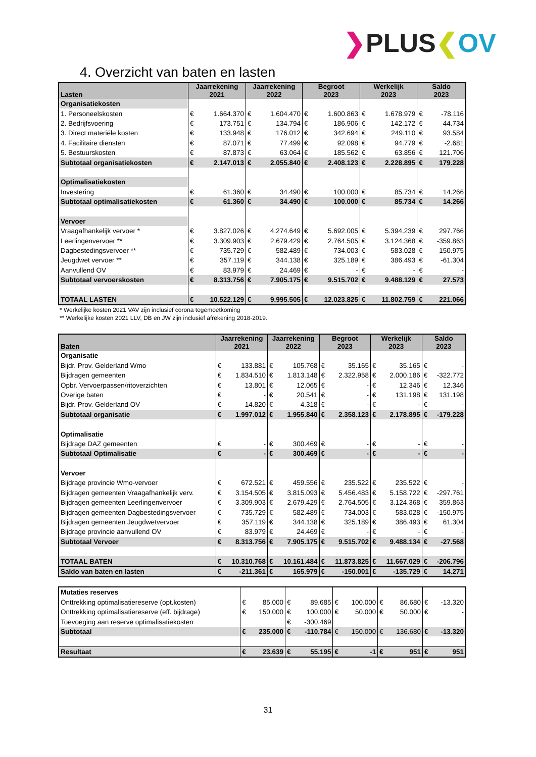❯PLUS❮OV
4. Overzicht van baten en lasten
| Lasten | Jaarrekening 2021 | | Jaarrekening 2022 | | Begroot 2023 | | Werkelijk 2023 | | Saldo 2023 | |
| --- | --- | --- | --- | --- | --- | --- | --- | --- | --- | --- |
| Organisatiekosten | | | | | | | | | | |
| 1. Personeelskosten | € | 1.664.370 | € | 1.604.470 | € | 1.600.863 | € | 1.678.979 | € | -78.116 |
| 2. Bedrijfsvoering | € | 173.751 | € | 134.794 | € | 186.906 | € | 142.172 | € | 44.734 |
| 3. Direct materiële kosten | € | 133.948 | € | 176.012 | € | 342.694 | € | 249.110 | € | 93.584 |
| 4. Facilitaire diensten | € | 87.071 | € | 77.499 | € | 92.098 | € | 94.779 | € | -2.681 |
| 5. Bestuurskosten | € | 87.873 | € | 63.064 | € | 185.562 | € | 63.856 | € | 121.706 |
| Subtotaal organisatiekosten | € | 2.147.013 | € | 2.055.840 | € | 2.408.123 | € | 2.228.895 | € | 179.228 |
| Optimalisatiekosten | | | | | | | | | | |
| Investering | € | 61.360 | € | 34.490 | € | 100.000 | € | 85.734 | € | 14.266 |
| Subtotaal optimalisatiekosten | € | 61.360 | € | 34.490 | € | 100.000 | € | 85.734 | € | 14.266 |
| Vervoer | | | | | | | | | | |
| Vraagafhankelijk vervoer * | € | 3.827.026 | € | 4.274.649 | € | 5.692.005 | € | 5.394.239 | € | 297.766 |
| Leerlingenvervoer ** | € | 3.309.903 | € | 2.679.429 | € | 2.764.505 | € | 3.124.368 | € | -359.863 |
| Dagbestedingsvervoer ** | € | 735.729 | € | 582.489 | € | 734.003 | € | 583.028 | € | 150.975 |
| Jeugdwet vervoer ** | € | 357.119 | € | 344.138 | € | 325.189 | € | 386.493 | € | -61.304 |
| Aanvullend OV | € | 83.979 | € | 24.469 | € | - | € | - | € | - |
| Subtotaal vervoerskosten | € | 8.313.756 | € | 7.905.175 | € | 9.515.702 | € | 9.488.129 | € | 27.573 |
| TOTAAL LASTEN | € | 10.522.129 | € | 9.995.505 | € | 12.023.825 | € | 11.802.759 | € | 221.066 |
* Werkelijke kosten 2021 VAV zijn inclusief corona tegemoetkoming
** Werkelijke kosten 2021 LLV, DB en JW zijn inclusief afrekening 2018-2019.
| Baten | Jaarrekening 2021 | | Jaarrekening 2022 | | Begroot 2023 | | Werkelijk 2023 | | Saldo 2023 | |
| --- | --- | --- | --- | --- | --- | --- | --- | --- | --- | --- |
| Organisatie | | | | | | | | | | |
| Bijdr. Prov. Gelderland Wmo | € | 133.881 | € | 105.768 | € | 35.165 | € | 35.165 | € | - |
| Bijdragen gemeenten | € | 1.834.510 | € | 1.813.148 | € | 2.322.958 | € | 2.000.186 | € | -322.772 |
| Opbr. Vervoerpassen/ritoverzichten | € | 13.801 | € | 12.065 | € | - | € | 12.346 | € | 12.346 |
| Overige baten | € | - | € | 20.541 | € | - | € | 131.198 | € | 131.198 |
| Bijdr. Prov. Gelderland OV | € | 14.820 | € | 4.318 | € | - | € | - | € | - |
| Subtotaal organisatie | € | 1.997.012 | € | 1.955.840 | € | 2.358.123 | € | 2.178.895 | € | -179.228 |
| Optimalisatie | | | | | | | | | | |
| Bijdrage DAZ gemeenten | € | - | € | 300.469 | € | - | € | - | € | - |
| Subtotaal Optimalisatie | € | - | € | 300.469 | € | - | € | - | € | - |
| Vervoer | | | | | | | | | | |
| Bijdrage provincie Wmo-vervoer | € | 672.521 | € | 459.556 | € | 235.522 | € | 235.522 | € | - |
| Bijdragen gemeenten Vraagafhankelijk verv. | € | 3.154.505 | € | 3.815.093 | € | 5.456.483 | € | 5.158.722 | € | -297.761 |
| Bijdragen gemeenten Leerlingenvervoer | € | 3.309.903 | € | 2.679.429 | € | 2.764.505 | € | 3.124.368 | € | 359.863 |
| Bijdragen gemeenten Dagbestedingsvervoer | € | 735.729 | € | 582.489 | € | 734.003 | € | 583.028 | € | -150.975 |
| Bijdragen gemeenten Jeugdwetvervoer | € | 357.119 | € | 344.138 | € | 325.189 | € | 386.493 | € | 61.304 |
| Bijdrage provincie aanvullend OV | € | 83.979 | € | 24.469 | € | - | € | - | € | - |
| Subtotaal Vervoer | € | 8.313.756 | € | 7.905.175 | € | 9.515.702 | € | 9.488.134 | € | -27.568 |
| TOTAAL BATEN | € | 10.310.768 | € | 10.161.484 | € | 11.873.825 | € | 11.667.029 | € | -206.796 |
| Saldo van baten en lasten | € | -211.361 | € | 165.979 | € | -150.001 | € | -135.729 | € | 14.271 |
| Mutaties reserves | | | | | | | | | | |
| Onttrekking optimalisatiereserve (opt.kosten) | € | 85.000 | € | 89.685 | € | 100.000 | € | 86.680 | € | -13.320 |
| Onttrekking optimalisatiereserve (eff. bijdrage) | € | 150.000 | € | 100.000 | € | 50.000 | € | 50.000 | € | - |
| Toevoeging aan reserve optimalisatiekosten | | | € | -300.469 | | | | | | |
| Subtotaal | € | 235.000 | € | -110.784 | € | 150.000 | € | 136.680 | € | -13.320 |
| Resultaat | € | 23.639 | € | 55.195 | € | -1 | € | 951 | € | 951 |
31